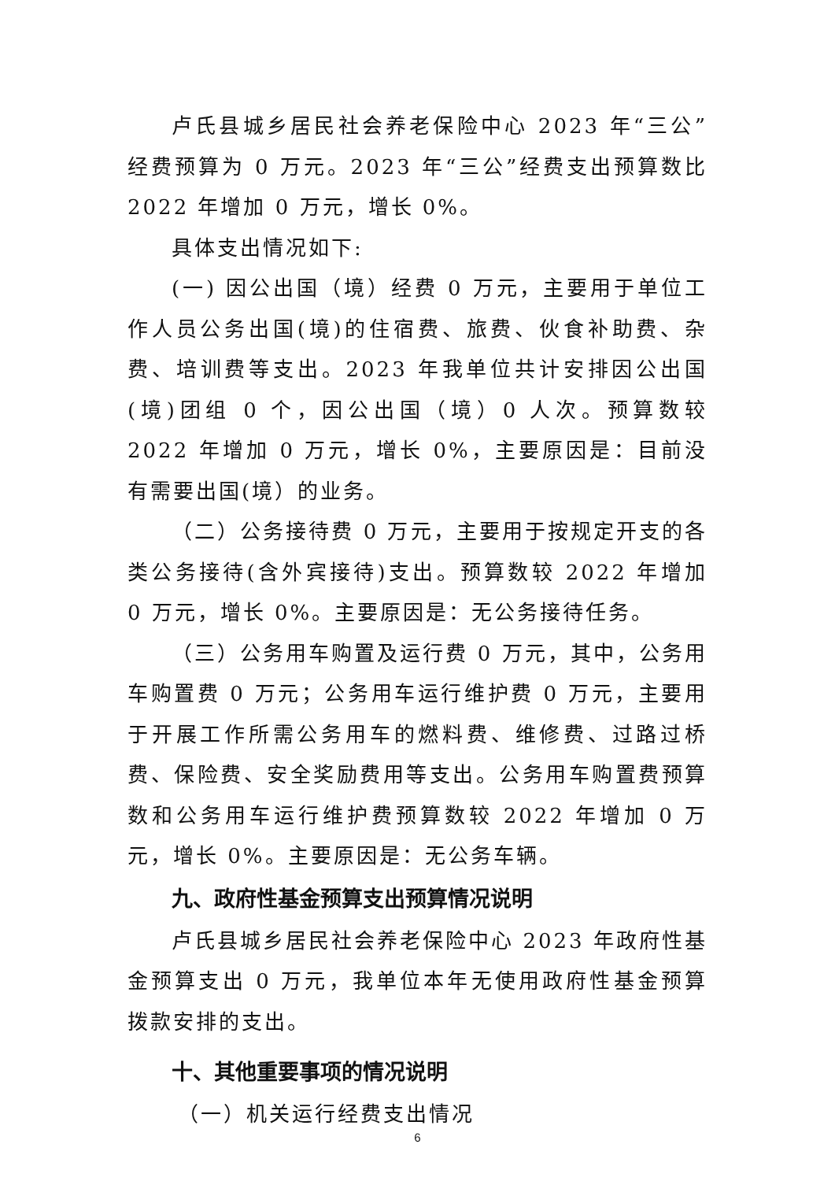卢氏县城乡居民社会养老保险中心 2023 年“三公”经费预算为 0 万元。2023 年“三公”经费支出预算数比 2022 年增加 0 万元，增长 0%。
具体支出情况如下:
(一) 因公出国（境）经费 0 万元，主要用于单位工作人员公务出国(境)的住宿费、旅费、伙食补助费、杂费、培训费等支出。2023 年我单位共计安排因公出国(境)团组 0 个，因公出国（境）0 人次。预算数较 2022 年增加 0 万元，增长 0%，主要原因是：目前没有需要出国(境）的业务。
（二）公务接待费 0 万元，主要用于按规定开支的各类公务接待(含外宾接待)支出。预算数较 2022 年增加 0 万元，增长 0%。主要原因是：无公务接待任务。
（三）公务用车购置及运行费 0 万元，其中，公务用车购置费 0 万元；公务用车运行维护费 0 万元，主要用于开展工作所需公务用车的燃料费、维修费、过路过桥费、保险费、安全奖励费用等支出。公务用车购置费预算数和公务用车运行维护费预算数较 2022 年增加 0 万元，增长 0%。主要原因是：无公务车辆。
九、政府性基金预算支出预算情况说明
卢氏县城乡居民社会养老保险中心 2023 年政府性基金预算支出 0 万元，我单位本年无使用政府性基金预算拨款安排的支出。
十、其他重要事项的情况说明
（一）机关运行经费支出情况
6